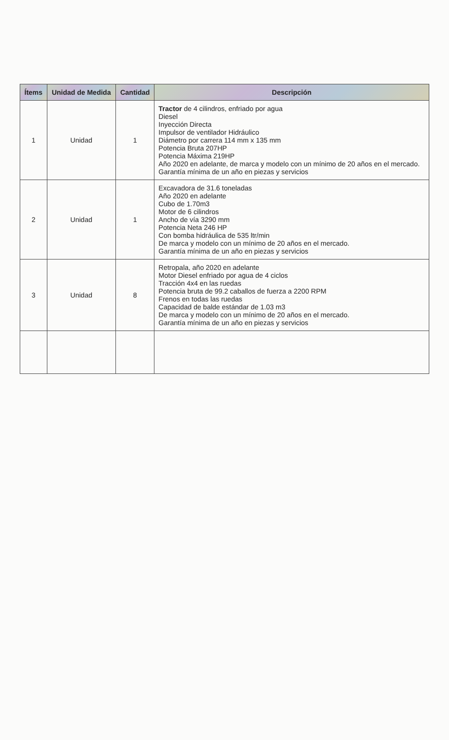| Ítems | Unidad de Medida | Cantidad | Descripción |
| --- | --- | --- | --- |
| 1 | Unidad | 1 | Tractor de 4 cilindros, enfriado por agua Diesel Inyección Directa Impulsor de ventilador Hidráulico Diámetro por carrera 114 mm x 135 mm Potencia Bruta 207HP Potencia Máxima 219HP Año 2020 en adelante, de marca y modelo con un mínimo de 20 años en el mercado. Garantía mínima de un año en piezas y servicios |
| 2 | Unidad | 1 | Excavadora de 31.6 toneladas Año 2020 en adelante Cubo de 1.70m3 Motor de 6 cilindros Ancho de vía 3290 mm Potencia Neta 246 HP Con bomba hidráulica de 535 ltr/min De marca y modelo con un mínimo de 20 años en el mercado. Garantía mínima de un año en piezas y servicios |
| 3 | Unidad | 8 | Retropala, año 2020 en adelante Motor Diesel enfriado por agua de 4 ciclos Tracción 4x4 en las ruedas Potencia bruta de 99.2 caballos de fuerza a 2200 RPM Frenos en todas las ruedas Capacidad de balde estándar de 1.03 m3 De marca y modelo con un mínimo de 20 años en el mercado. Garantía mínima de un año en piezas y servicios |